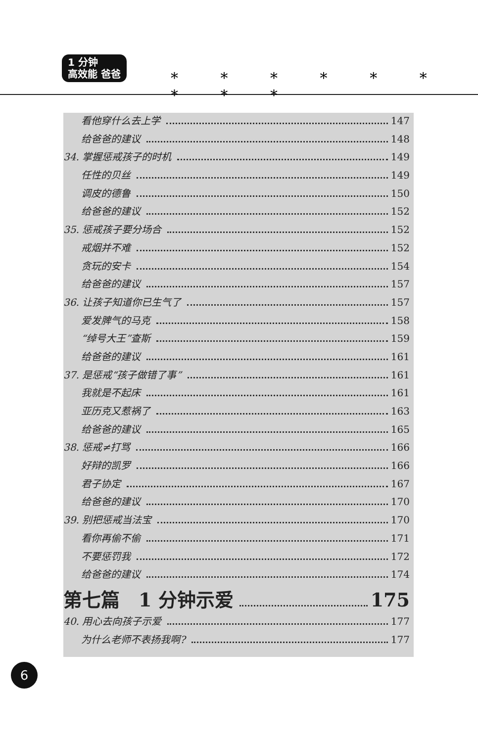1 分钟
高效能 爸爸
* * * * * * * * *
看他穿什么去上学 147
给爸爸的建议 148
34. 掌握惩戒孩子的时机 149
任性的贝丝 149
调皮的德鲁 150
给爸爸的建议 152
35. 惩戒孩子要分场合 152
戒烟并不难 152
贪玩的安卡 154
给爸爸的建议 157
36. 让孩子知道你已生气了 157
爱发脾气的马克 158
“绰号大王”查斯 159
给爸爸的建议 161
37. 是惩戒“孩子做错了事” 161
我就是不起床 161
亚历克又惹祸了 163
给爸爸的建议 165
38. 惩戒≠打骂 166
好辩的凯罗 166
君子协定 167
给爸爸的建议 170
39. 别把惩戒当法宝 170
看你再偷不偷 171
不要惩罚我 172
给爸爸的建议 174
第七篇　1 分钟示爱 175
40. 用心去向孩子示爱 177
为什么老师不表扬我啊? 177
6